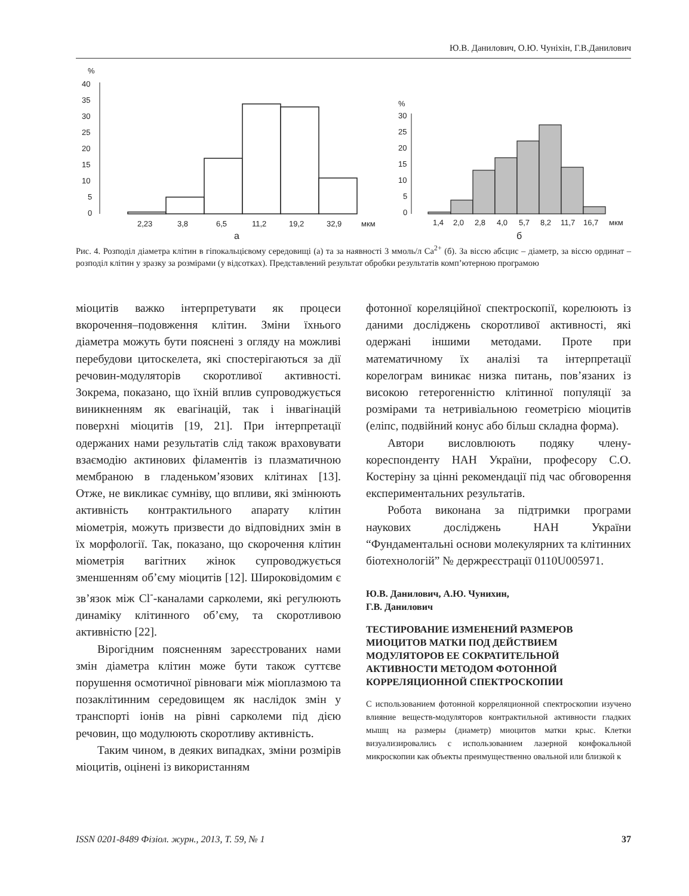Ю.В. Данилович, О.Ю. Чуніхін, Г.В.Данилович
%
40
35
30
25
20
15
10
5
0
2,23
3,8
6,5
11,2
19,2
32,9
мкм
а
%
30
25
20
15
10
5
0
1,4
2,0
2,8
4,0
5,7
8,2
11,7
16,7
мкм
б
Рис. 4. Розподіл діаметра клітин в гіпокальцієвому середовищі (а) та за наявності 3 ммоль/л Ca<sup>2+</sup> (б). За віссю абсцис – діаметр, за віссю ординат – розподіл клітин у зразку за розмірами (у відсотках). Представлений результат обробки результатів комп’ютерною програмою
міоцитів важко інтерпретувати як процеси вкорочення–подовження клітин. Зміни їхнього діаметра можуть бути пояснені з огляду на можливі перебудови цитоскелета, які спостерігаються за дії речовин-модуляторів скоротливої активності. Зокрема, показано, що їхній вплив супроводжується виникненням як евагінацій, так і інвагінацій поверхні міоцитів [19, 21]. При інтерпретації одержаних нами результатів слід також враховувати взаємодію актинових філаментів із плазматичною мембраною в гладеньком’язових клітинах [13]. Отже, не викликає сумніву, що впливи, які змінюють активність контрактильного апарату клітин міометрія, можуть призвести до відповідних змін в їх морфології. Так, показано, що скорочення клітин міометрія вагітних жінок супроводжується зменшенням об’єму міоцитів [12]. Широковідомим є зв’язок між Cl<sup>-</sup>-каналами сарколеми, які регулюють динаміку клітинного об’єму, та скоротливою активністю [22].
Вірогідним поясненням зареєстрованих нами змін діаметра клітин може бути також суттєве порушення осмотичної рівноваги між міоплазмою та позаклітинним середовищем як наслідок змін у транспорті іонів на рівні сарколеми під дією речовин, що модулюють скоротливу активність.
Таким чином, в деяких випадках, зміни розмірів міоцитів, оцінені із використанням
фотонної кореляційної спектроскопії, корелюють із даними досліджень скоротливої активності, які одержані іншими методами. Проте при математичному їх аналізі та інтерпретації корелограм виникає низка питань, пов’язаних із високою гетерогенністю клітинної популяції за розмірами та нетривіальною геометрією міоцитів (еліпс, подвійний конус або більш складна форма).
Автори висловлюють подяку члену-кореспонденту НАН України, професору С.О. Костеріну за цінні рекомендації під час обговорення експериментальних результатів.
Робота виконана за підтримки програми наукових досліджень НАН України “Фундаментальні основи молекулярних та клітинних біотехнологій” № держреєстрації 0110U005971.
Ю.В. Данилович, А.Ю. Чунихин,
Г.В. Данилович
ТЕСТИРОВАНИЕ ИЗМЕНЕНИЙ РАЗМЕРОВ МИОЦИТОВ МАТКИ ПОД ДЕЙСТВИЕМ МОДУЛЯТОРОВ ЕЕ СОКРАТИТЕЛЬНОЙ АКТИВНОСТИ МЕТОДОМ ФОТОННОЙ КОРРЕЛЯЦИОННОЙ СПЕКТРОСКОПИИ
С использованием фотонной корреляционной спектроскопии изучено влияние веществ-модуляторов контрактильной активности гладких мышц на размеры (диаметр) миоцитов матки крыс. Клетки визуализировались с использованием лазерной конфокальной микроскопии как объекты преимущественно овальной или близкой к
ISSN 0201-8489 Фізіол. журн., 2013, Т. 59, № 1 37